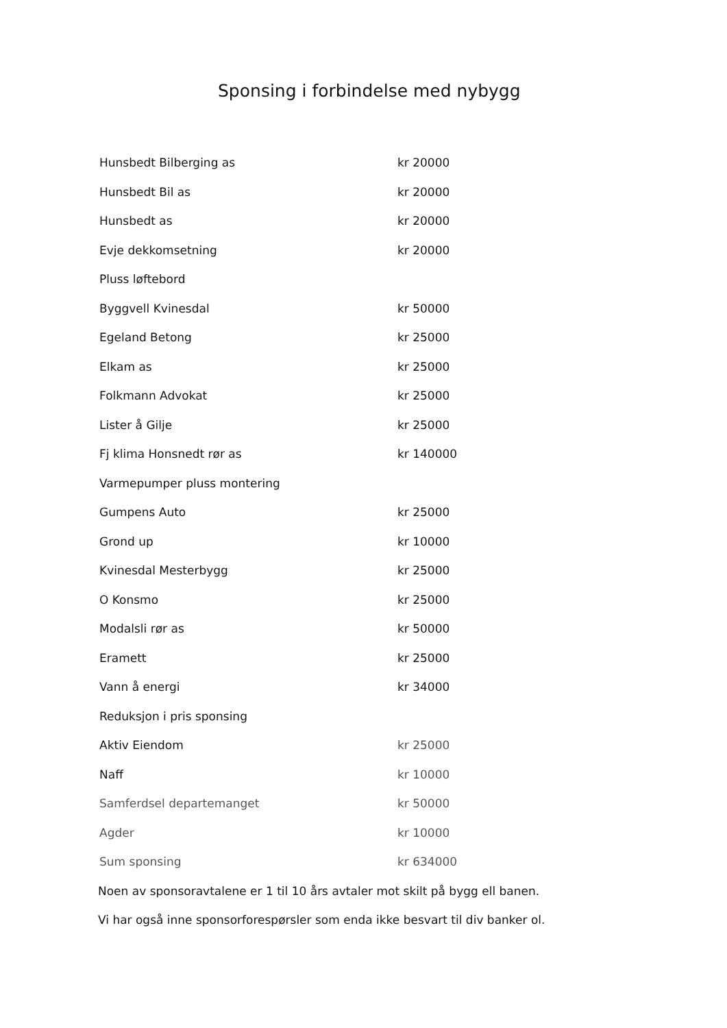Sponsing i forbindelse med nybygg
| Hunsbedt Bilberging as | kr 20000 |
| Hunsbedt Bil as | kr 20000 |
| Hunsbedt as | kr 20000 |
| Evje dekkomsetning | kr 20000 |
| Pluss løftebord | |
| Byggvell Kvinesdal | kr 50000 |
| Egeland Betong | kr 25000 |
| Elkam as | kr 25000 |
| Folkmann Advokat | kr 25000 |
| Lister å Gilje | kr 25000 |
| Fj klima Honsnedt rør as | kr 140000 |
| Varmepumper pluss montering | |
| Gumpens Auto | kr 25000 |
| Grond up | kr 10000 |
| Kvinesdal Mesterbygg | kr 25000 |
| O Konsmo | kr 25000 |
| Modalsli rør as | kr 50000 |
| Eramett | kr 25000 |
| Vann å energi | kr 34000 |
| Reduksjon i pris sponsing | |
| Aktiv Eiendom | kr 25000 |
| Naff | kr 10000 |
| Samferdsel departemanget | kr 50000 |
| Agder | kr 10000 |
| Sum sponsing | kr 634000 |
Noen av sponsoravtalene er 1 til 10 års avtaler mot skilt på bygg ell banen.
Vi har også inne sponsorforespørsler som enda ikke besvart til div banker ol.